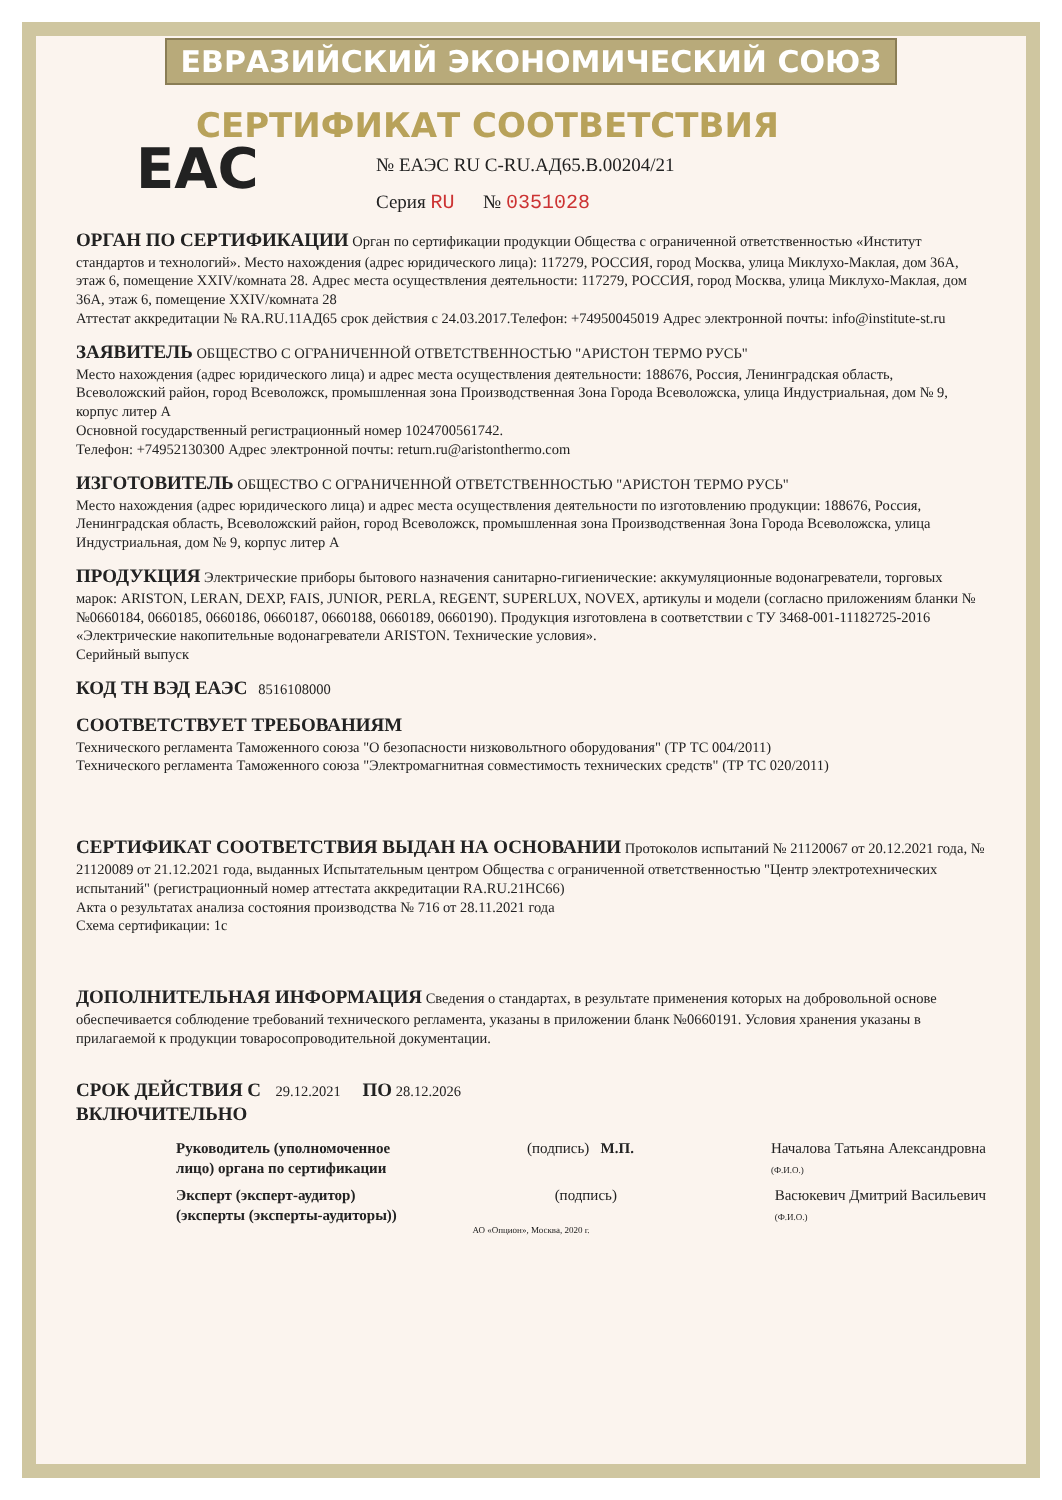ЕВРАЗИЙСКИЙ ЭКОНОМИЧЕСКИЙ СОЮЗ
СЕРТИФИКАТ СООТВЕТСТВИЯ
ЕАС
№ ЕАЭС RU C-RU.АД65.В.00204/21
Серия RU № 0351028
ОРГАН ПО СЕРТИФИКАЦИИ Орган по сертификации продукции Общества с ограниченной ответственностью «Институт стандартов и технологий». Место нахождения (адрес юридического лица): 117279, РОССИЯ, город Москва, улица Миклухо-Маклая, дом 36А, этаж 6, помещение XXIV/комната 28. Адрес места осуществления деятельности: 117279, РОССИЯ, город Москва, улица Миклухо-Маклая, дом 36А, этаж 6, помещение XXIV/комната 28
Аттестат аккредитации № RA.RU.11АД65 срок действия с 24.03.2017.Телефон: +74950045019 Адрес электронной почты: info@institute-st.ru
ЗАЯВИТЕЛЬ ОБЩЕСТВО С ОГРАНИЧЕННОЙ ОТВЕТСТВЕННОСТЬЮ "АРИСТОН ТЕРМО РУСЬ"
Место нахождения (адрес юридического лица) и адрес места осуществления деятельности: 188676, Россия, Ленинградская область, Всеволожский район, город Всеволожск, промышленная зона Производственная Зона Города Всеволожска, улица Индустриальная, дом № 9, корпус литер А
Основной государственный регистрационный номер 1024700561742.
Телефон: +74952130300 Адрес электронной почты: return.ru@aristonthermo.com
ИЗГОТОВИТЕЛЬ ОБЩЕСТВО С ОГРАНИЧЕННОЙ ОТВЕТСТВЕННОСТЬЮ "АРИСТОН ТЕРМО РУСЬ"
Место нахождения (адрес юридического лица) и адрес места осуществления деятельности по изготовлению продукции: 188676, Россия, Ленинградская область, Всеволожский район, город Всеволожск, промышленная зона Производственная Зона Города Всеволожска, улица Индустриальная, дом № 9, корпус литер А
ПРОДУКЦИЯ Электрические приборы бытового назначения санитарно-гигиенические: аккумуляционные водонагреватели, торговых марок: ARISTON, LERAN, DEXP, FAIS, JUNIOR, PERLA, REGENT, SUPERLUX, NOVEX, артикулы и модели (согласно приложениям бланки №№0660184, 0660185, 0660186, 0660187, 0660188, 0660189, 0660190). Продукция изготовлена в соответствии с ТУ 3468-001-11182725-2016 «Электрические накопительные водонагреватели ARISTON. Технические условия».
Серийный выпуск
КОД ТН ВЭД ЕАЭС 8516108000
СООТВЕТСТВУЕТ ТРЕБОВАНИЯМ
Технического регламента Таможенного союза "О безопасности низковольтного оборудования" (ТР ТС 004/2011)
Технического регламента Таможенного союза "Электромагнитная совместимость технических средств" (ТР ТС 020/2011)
СЕРТИФИКАТ СООТВЕТСТВИЯ ВЫДАН НА ОСНОВАНИИ Протоколов испытаний № 21120067 от 20.12.2021 года, № 21120089 от 21.12.2021 года, выданных Испытательным центром Общества с ограниченной ответственностью "Центр электротехнических испытаний" (регистрационный номер аттестата аккредитации RA.RU.21НС66)
Акта о результатах анализа состояния производства № 716 от 28.11.2021 года
Схема сертификации: 1с
ДОПОЛНИТЕЛЬНАЯ ИНФОРМАЦИЯ Сведения о стандартах, в результате применения которых на добровольной основе обеспечивается соблюдение требований технического регламента, указаны в приложении бланк №0660191. Условия хранения указаны в прилагаемой к продукции товаросопроводительной документации.
СРОК ДЕЙСТВИЯ С 29.12.2021 ПО 28.12.2026
ВКЛЮЧИТЕЛЬНО
Руководитель (уполномоченное
лицо) органа по сертификации (подпись) М.П. Началова Татьяна Александровна
(Ф.И.О.)
Эксперт (эксперт-аудитор)
(эксперты (эксперты-аудиторы)) (подпись) Васюкевич Дмитрий Васильевич
(Ф.И.О.)
АО «Опцион», Москва, 2020 г.